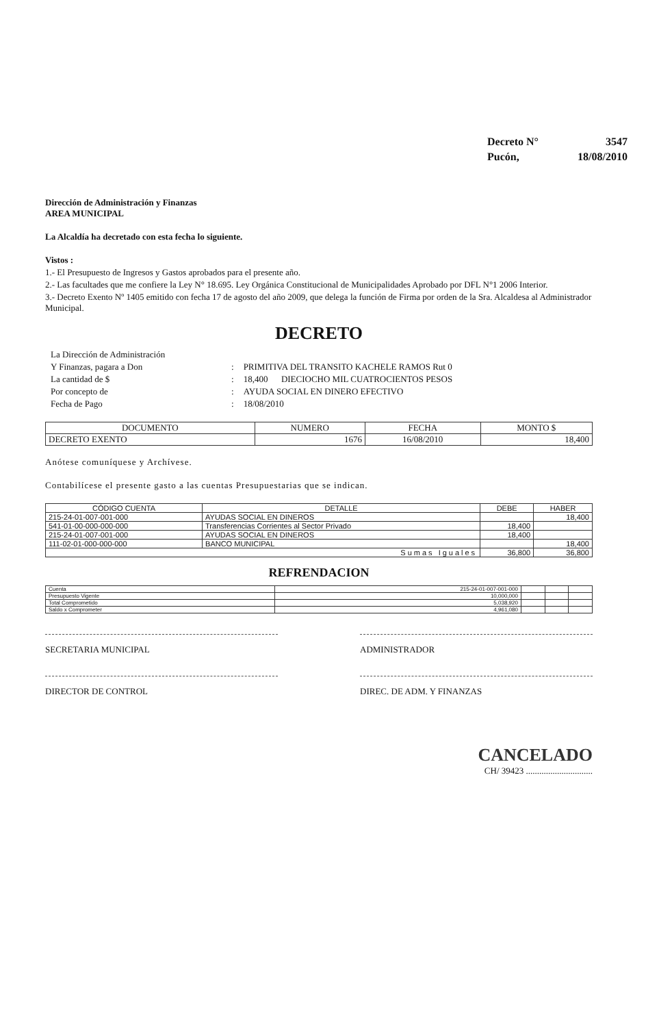| Decreto N° | 3547 |
| Pucón, | 18/08/2010 |
Dirección de Administración y Finanzas
AREA MUNICIPAL
La Alcaldía ha decretado con esta fecha lo siguiente.
Vistos :
1.- El Presupuesto de Ingresos y Gastos aprobados para el presente año.
2.- Las facultades que me confiere la Ley N° 18.695. Ley Orgánica Constitucional de Municipalidades Aprobado por DFL N°1 2006 Interior.
3.- Decreto Exento Nº 1405 emitido con fecha 17 de agosto del año 2009, que delega la función de Firma por orden de la Sra. Alcaldesa al Administrador Municipal.
DECRETO
| La Dirección de Administración | | |
| Y Finanzas, pagara a Don | : | PRIMITIVA DEL TRANSITO KACHELE RAMOS Rut 0 |
| La cantidad de $ | : | 18,400 DIECIOCHO MIL CUATROCIENTOS PESOS |
| Por concepto de | : | AYUDA SOCIAL EN DINERO EFECTIVO |
| Fecha de Pago | : | 18/08/2010 |
| DOCUMENTO | NUMERO | FECHA | MONTO $ |
| --- | --- | --- | --- |
| DECRETO EXENTO | 1676 | 16/08/2010 | 18,400 |
Anótese comuníquese y Archívese.
Contabilícese el presente gasto a las cuentas Presupuestarias que se indican.
| CÓDIGO CUENTA | DETALLE | DEBE | HABER |
| --- | --- | --- | --- |
| 215-24-01-007-001-000 | AYUDAS SOCIAL EN DINEROS | | 18,400 |
| 541-01-00-000-000-000 | Transferencias Corrientes al Sector Privado | 18,400 | |
| 215-24-01-007-001-000 | AYUDAS SOCIAL EN DINEROS | 18,400 | |
| 111-02-01-000-000-000 | BANCO MUNICIPAL | | 18,400 |
| Sumas Iguales | | 36,800 | 36,800 |
REFRENDACION
| Cuenta | 215-24-01-007-001-000 | | | |
| Presupuesto Vigente | 10,000,000 | | | |
| Total Comprometido | 5,038,920 | | | |
| Saldo x Comprometer | 4,961,080 | | | |
SECRETARIA MUNICIPAL ADMINISTRADOR
DIRECTOR DE CONTROL DIREC. DE ADM. Y FINANZAS
CANCELADO
CH/ 39423 ..............................